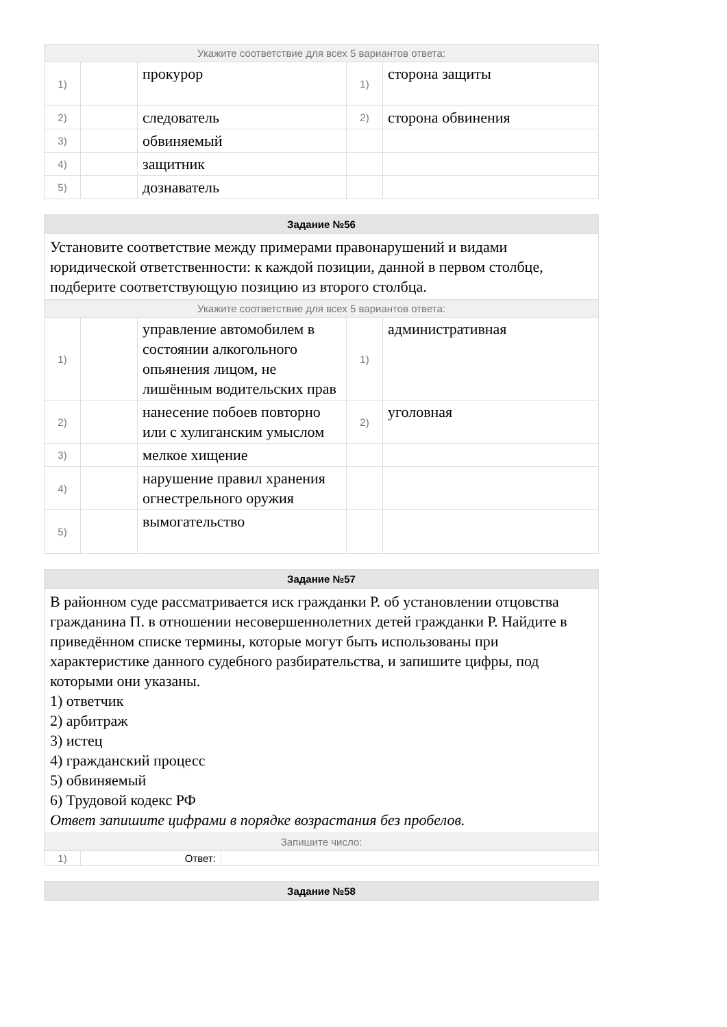| Укажите соответствие для всех 5 вариантов ответа: | | | | |
| 1) | | прокурор | 1) | сторона защиты |
| 2) | | следователь | 2) | сторона обвинения |
| 3) | | обвиняемый | | |
| 4) | | защитник | | |
| 5) | | дознаватель | | |
| Задание №56 | | | | |
| Установите соответствие между примерами правонарушений и видами юридической ответственности: к каждой позиции, данной в первом столбце, подберите соответствующую позицию из второго столбца. | | | | |
| Укажите соответствие для всех 5 вариантов ответа: | | | | |
| 1) | | управление автомобилем в состоянии алкогольного опьянения лицом, не лишённым водительских прав | 1) | административная |
| 2) | | нанесение побоев повторно или с хулиганским умыслом | 2) | уголовная |
| 3) | | мелкое хищение | | |
| 4) | | нарушение правил хранения огнестрельного оружия | | |
| 5) | | вымогательство | | |
| Задание №57 | | |
| В районном суде рассматривается иск гражданки Р. об установлении отцовства гражданина П. в отношении несовершеннолетних детей гражданки Р. Найдите в приведённом списке термины, которые могут быть использованы при характеристике данного судебного разбирательства, и запишите цифры, под которыми они указаны. 1) ответчик 2) арбитраж 3) истец 4) гражданский процесс 5) обвиняемый 6) Трудовой кодекс РФ Ответ запишите цифрами в порядке возрастания без пробелов. | | |
| Запишите число: | | |
| 1) | Ответ: | |
| Задание №58 |